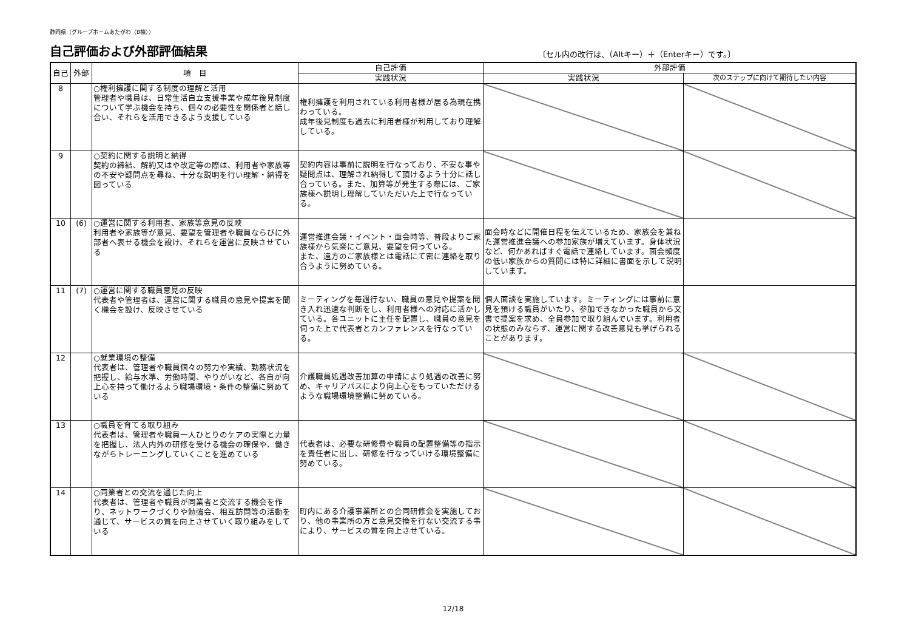静岡県（グループホームあたがわ（B棟））
自己評価および外部評価結果
〔セル内の改行は、（Altキー）＋（Enterキー）です。〕
| 自己 | 外部 | 項 目 | 自己評価 | 外部評価 | |
| --- | --- | --- | --- | --- | --- |
| | | | 実践状況 | 実践状況 | 次のステップに向けて期待したい内容 |
| 8 | | ○権利擁護に関する制度の理解と活用 管理者や職員は、日常生活自立支援事業や成年後見制度について学ぶ機会を持ち、個々の必要性を関係者と話し合い、それらを活用できるよう支援している | 権利擁護を利用されている利用者様が居る為現在携わっている。 成年後見制度も過去に利用者様が利用しており理解している。 | | |
| 9 | | ○契約に関する説明と納得 契約の締結、解約又はや改定等の際は、利用者や家族等の不安や疑問点を尋ね、十分な説明を行い理解・納得を図っている | 契約内容は事前に説明を行なっており、不安な事や疑問点は、理解され納得して頂けるよう十分に話し合っている。また、加算等が発生する際には、ご家族様へ説明し理解していただいた上で行なっている。 | | |
| 10 | (6) | ○運営に関する利用者、家族等意見の反映 利用者や家族等が意見、要望を管理者や職員ならびに外部者へ表せる機会を設け、それらを運営に反映させている | 運営推進会議・イベント・面会時等、普段よりご家族様から気楽にご意見、要望を伺っている。 また、遠方のご家族様とは電話にて密に連絡を取り合うように努めている。 | 面会時などに開催日程を伝えているため、家族会を兼ねた運営推進会議への参加家族が増えています。身体状況など、何かあればすぐ電話で連絡しています。面会頻度の低い家族からの質問には特に詳細に書面を示して説明しています。 | |
| 11 | (7) | ○運営に関する職員意見の反映 代表者や管理者は、運営に関する職員の意見や提案を聞く機会を設け、反映させている | ミーティングを毎週行ない、職員の意見や提案を聞き入れ迅速な判断をし、利用者様への対応に活かしている。各ユニットに主任を配置し、職員の意見を伺った上で代表者とカンファレンスを行なっている。 | 個人面談を実施しています。ミーティングには事前に意見を預ける職員がいたり、参加できなかった職員から文書で提案を求め、全員参加で取り組んでいます。利用者の状態のみならず、運営に関する改善意見も挙げられることがあります。 | |
| 12 | | ○就業環境の整備 代表者は、管理者や職員個々の努力や実績、勤務状況を把握し、給与水準、労働時間、やりがいなど、各自が向上心を持って働けるよう職場環境・条件の整備に努めている | 介護職員処遇改善加算の申請により処遇の改善に努め、キャリアパスにより向上心をもっていただけるような職場環境整備に努めている。 | | |
| 13 | | ○職員を育てる取り組み 代表者は、管理者や職員一人ひとりのケアの実際と力量を把握し、法人内外の研修を受ける機会の確保や、働きながらトレーニングしていくことを進めている | 代表者は、必要な研修費や職員の配置整備等の指示を責任者に出し、研修を行なっていける環境整備に努めている。 | | |
| 14 | | ○同業者との交流を通じた向上 代表者は、管理者や職員が同業者と交流する機会を作り、ネットワークづくりや勉強会、相互訪問等の活動を通じて、サービスの質を向上させていく取り組みをしている | 町内にある介護事業所との合同研修会を実施しており、他の事業所の方と意見交換を行ない交流する事により、サービスの質を向上させている。 | | |
12/18